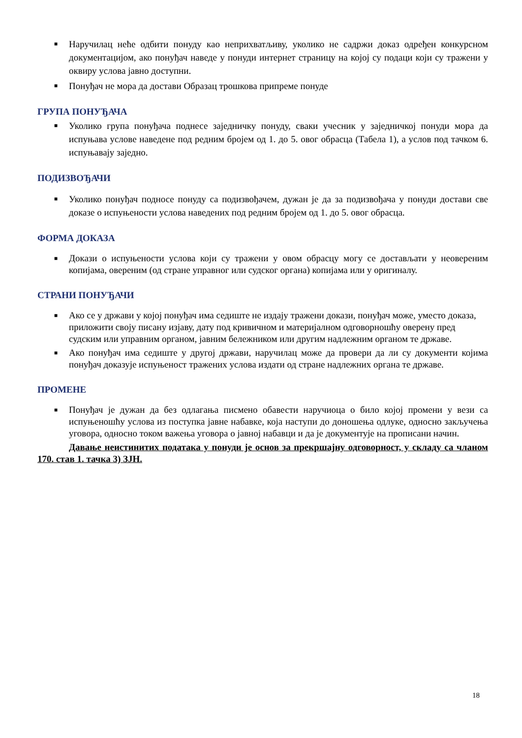■ Наручилац неће одбити понуду као неприхватљиву, уколико не садржи доказ одређен конкурсном документацијом, ако понуђач наведе у понуди интернет страницу на којој су подаци који су тражени у оквиру услова јавно доступни.
■ Понуђач не мора да достави Образац трошкова припреме понуде
ГРУПА ПОНУЂАЧА
■ Уколико група понуђача поднесе заједничку понуду, сваки учесник у заједничкој понуди мора да испуњава услове наведене под редним бројем од 1. до 5. овог обрасца (Табела 1), а услов под тачком 6. испуњавају заједно.
ПОДИЗВОЂАЧИ
■ Уколико понуђач подносе понуду са подизвођачем, дужан је да за подизвођача у понуди достави све доказе о испуњености услова наведених под редним бројем од 1. до 5. овог обрасца.
ФОРМА ДОКАЗА
■ Докази о испуњености услова који су тражени у овом обрасцу могу се достављати у неовереним копијама, овереним (од стране управног или судског органа) копијама или у оригиналу.
СТРАНИ ПОНУЂАЧИ
■ Ако се у држави у којој понуђач има седиште не издају тражени докази, понуђач може, уместо доказа, приложити своју писану изјаву, дату под кривичном и материјалном одговорношћу оверену пред судским или управним органом, јавним бележником или другим надлежним органом те државе.
■ Ако понуђач има седиште у другој држави, наручилац може да провери да ли су документи којима понуђач доказује испуњеност тражених услова издати од стране надлежних органа те државе.
ПРОМЕНЕ
■ Понуђач је дужан да без одлагања писмено обавести наручиоца о било којој промени у вези са испуњеношћу услова из поступка јавне набавке, која наступи до доношења одлуке, односно закључења уговора, односно током важења уговора о јавној набавци и да је документује на прописани начин.
Давање неистинитих података у понуди је основ за прекршајну одговорност, у складу са чланом 170. став 1. тачка 3) ЗЈН.
18